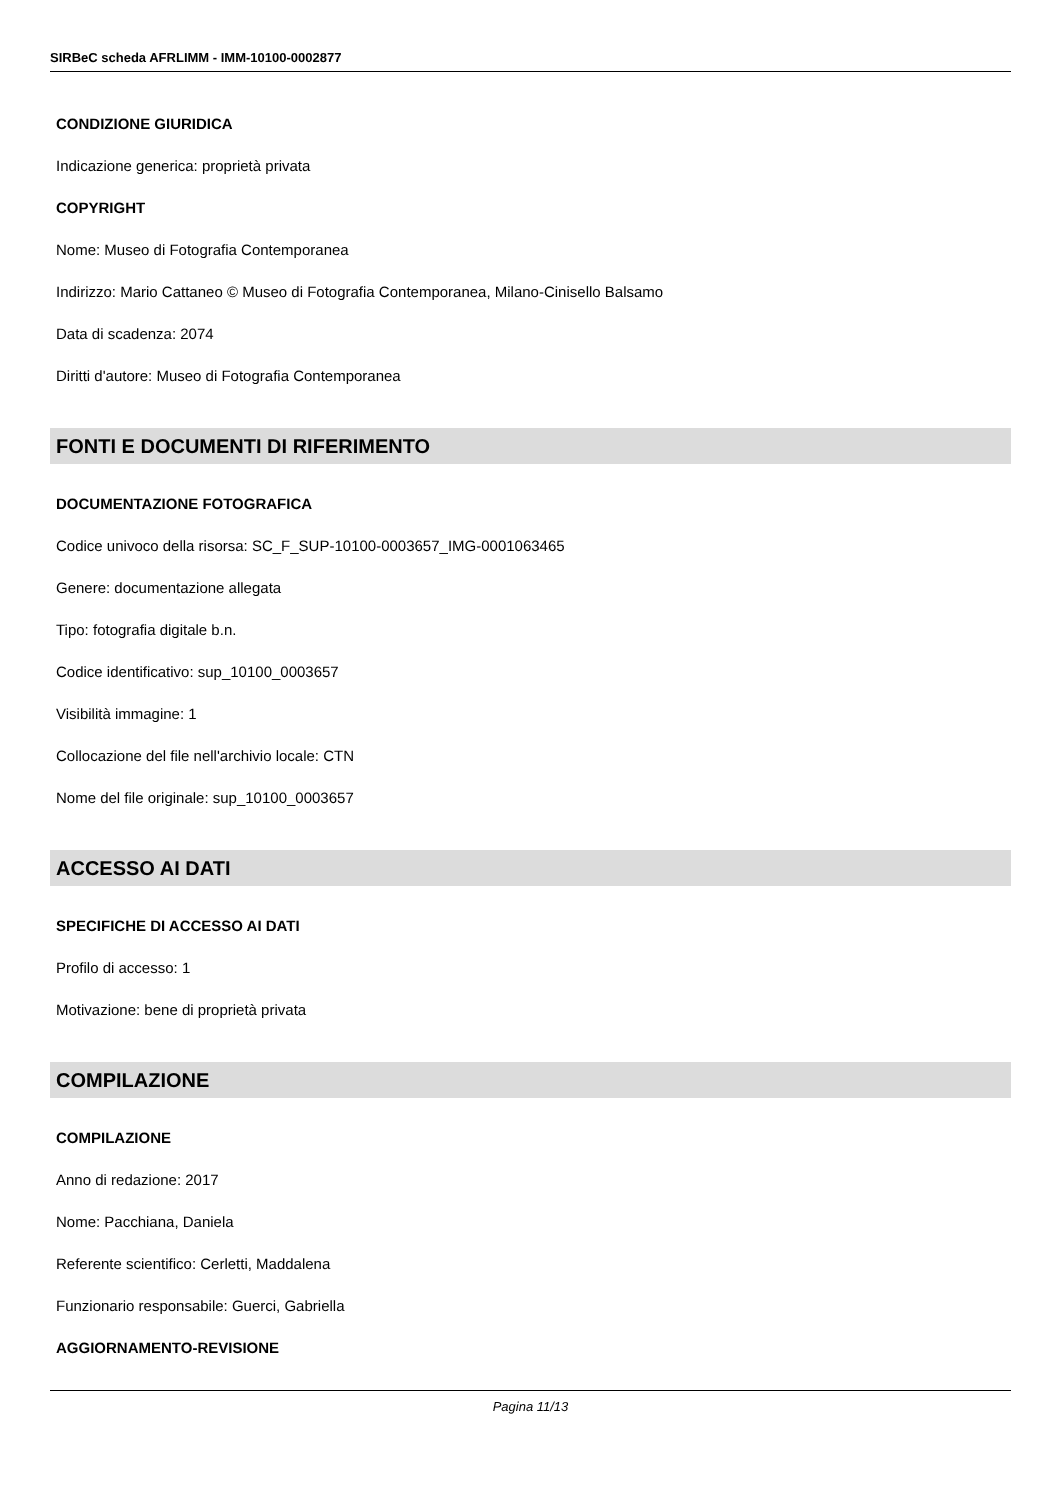SIRBeC scheda AFRLIMM - IMM-10100-0002877
CONDIZIONE GIURIDICA
Indicazione generica: proprietà privata
COPYRIGHT
Nome: Museo di Fotografia Contemporanea
Indirizzo: Mario Cattaneo © Museo di Fotografia Contemporanea, Milano-Cinisello Balsamo
Data di scadenza: 2074
Diritti d'autore: Museo di Fotografia Contemporanea
FONTI E DOCUMENTI DI RIFERIMENTO
DOCUMENTAZIONE FOTOGRAFICA
Codice univoco della risorsa: SC_F_SUP-10100-0003657_IMG-0001063465
Genere: documentazione allegata
Tipo: fotografia digitale b.n.
Codice identificativo: sup_10100_0003657
Visibilità immagine: 1
Collocazione del file nell'archivio locale: CTN
Nome del file originale: sup_10100_0003657
ACCESSO AI DATI
SPECIFICHE DI ACCESSO AI DATI
Profilo di accesso: 1
Motivazione: bene di proprietà privata
COMPILAZIONE
COMPILAZIONE
Anno di redazione: 2017
Nome: Pacchiana, Daniela
Referente scientifico: Cerletti, Maddalena
Funzionario responsabile: Guerci, Gabriella
AGGIORNAMENTO-REVISIONE
Pagina 11/13